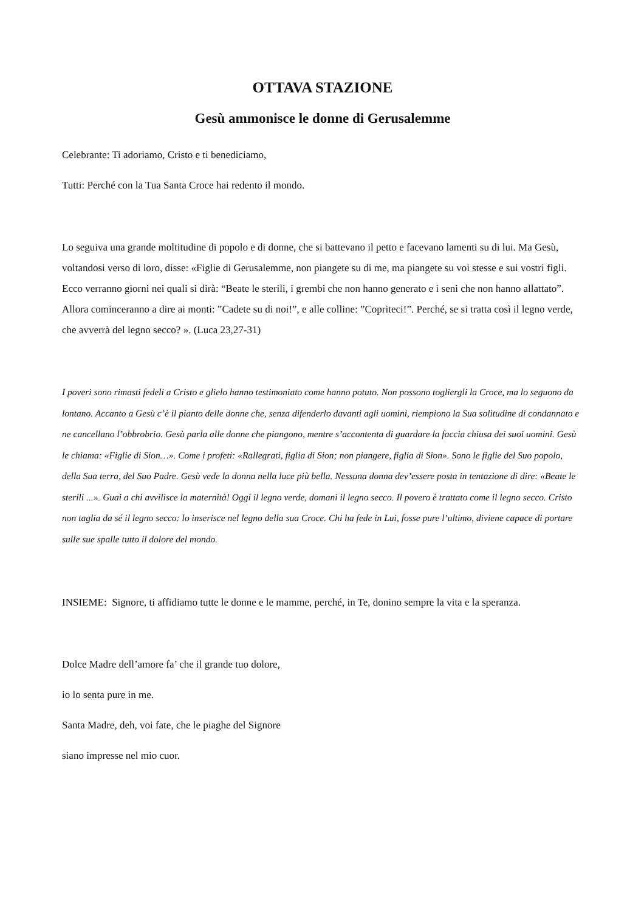OTTAVA STAZIONE
Gesù ammonisce le donne di Gerusalemme
Celebrante: Ti adoriamo, Cristo e ti benediciamo,
Tutti: Perché con la Tua Santa Croce hai redento il mondo.
Lo seguiva una grande moltitudine di popolo e di donne, che si battevano il petto e facevano lamenti su di lui. Ma Gesù, voltandosi verso di loro, disse: «Figlie di Gerusalemme, non piangete su di me, ma piangete su voi stesse e sui vostri figli. Ecco verranno giorni nei quali si dirà: “Beate le sterili, i grembi che non hanno generato e i seni che non hanno allattato”. Allora cominceranno a dire ai monti: ”Cadete su di noi!”, e alle colline: ”Copriteci!”. Perché, se si tratta così il legno verde, che avverrà del legno secco? ». (Luca 23,27-31)
I poveri sono rimasti fedeli a Cristo e glielo hanno testimoniato come hanno potuto. Non possono togliergli la Croce, ma lo seguono da lontano. Accanto a Gesù c’è il pianto delle donne che, senza difenderlo davanti agli uomini, riempiono la Sua solitudine di condannato e ne cancellano l’obbrobrio. Gesù parla alle donne che piangono, mentre s’accontenta di guardare la faccia chiusa dei suoi uomini. Gesù le chiama: «Figlie di Sion…». Come i profeti: «Rallegrati, figlia di Sion; non piangere, figlia di Sion». Sono le figlie del Suo popolo, della Sua terra, del Suo Padre. Gesù vede la donna nella luce più bella. Nessuna donna dev’essere posta in tentazione di dire: «Beate le sterili ...». Guai a chi avvilisce la maternità! Oggi il legno verde, domani il legno secco. Il povero è trattato come il legno secco. Cristo non taglia da sé il legno secco: lo inserisce nel legno della sua Croce. Chi ha fede in Lui, fosse pure l’ultimo, diviene capace di portare sulle sue spalle tutto il dolore del mondo.
INSIEME: Signore, ti affidiamo tutte le donne e le mamme, perché, in Te, donino sempre la vita e la speranza.
Dolce Madre dell’amore fa’ che il grande tuo dolore,
io lo senta pure in me.
Santa Madre, deh, voi fate, che le piaghe del Signore
siano impresse nel mio cuor.